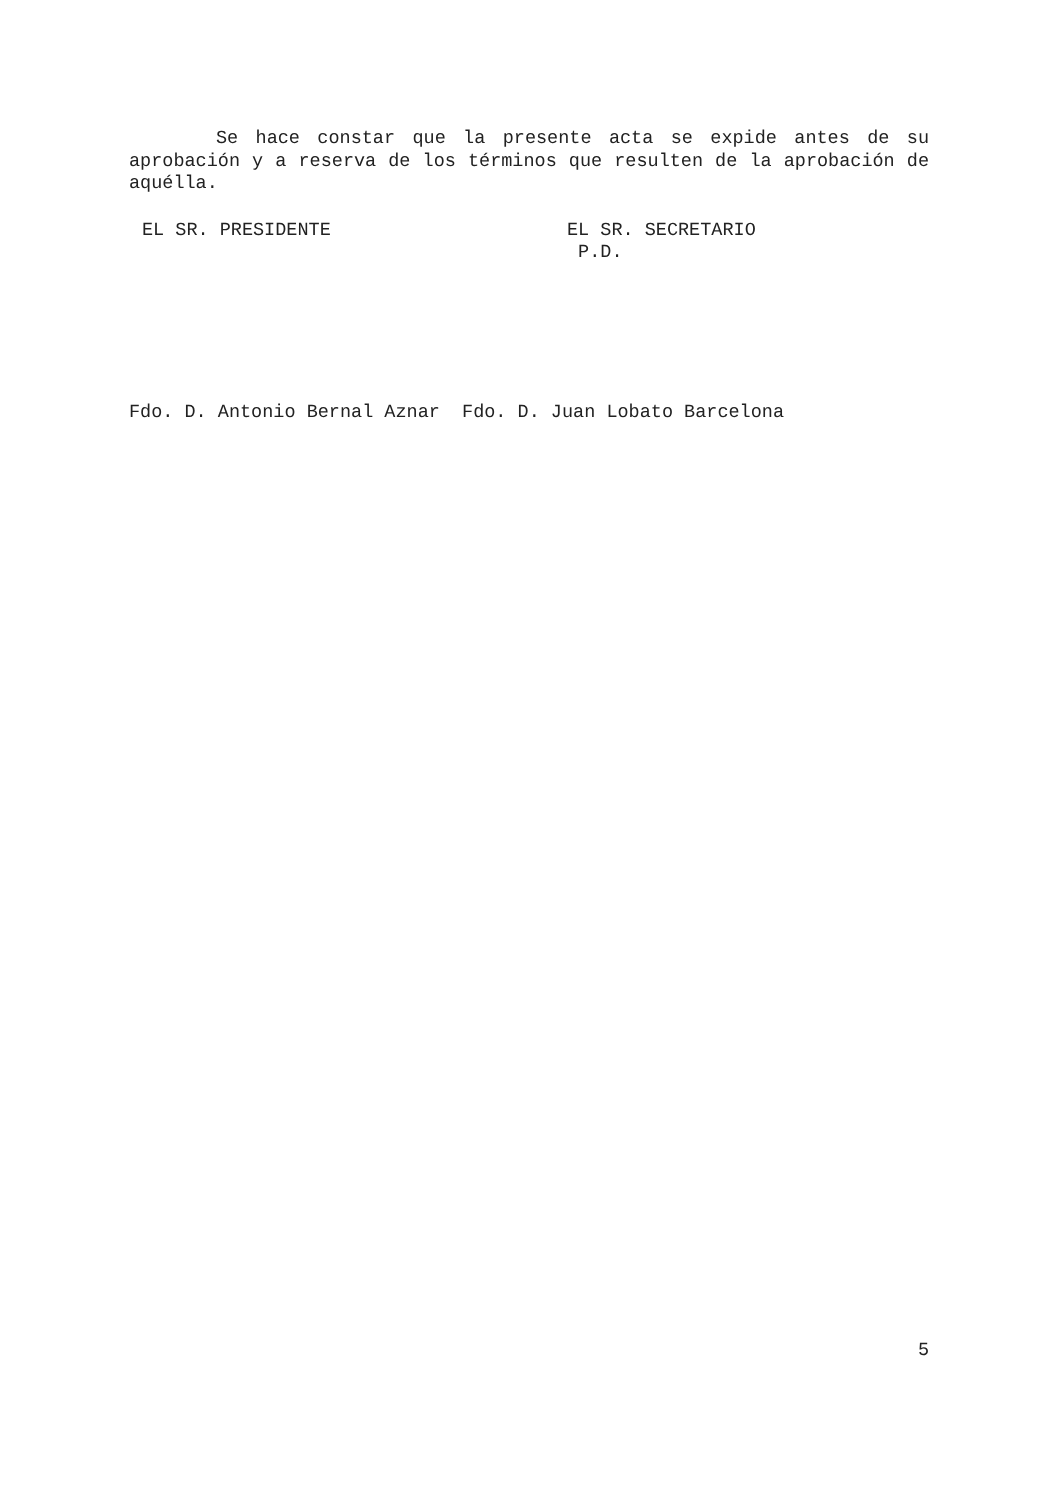Se hace constar que la presente acta se expide antes de su aprobación y a reserva de los términos que resulten de la aprobación de aquélla.
EL SR. PRESIDENTE EL SR. SECRETARIO
P.D.
Fdo. D. Antonio Bernal Aznar Fdo. D. Juan Lobato Barcelona
5